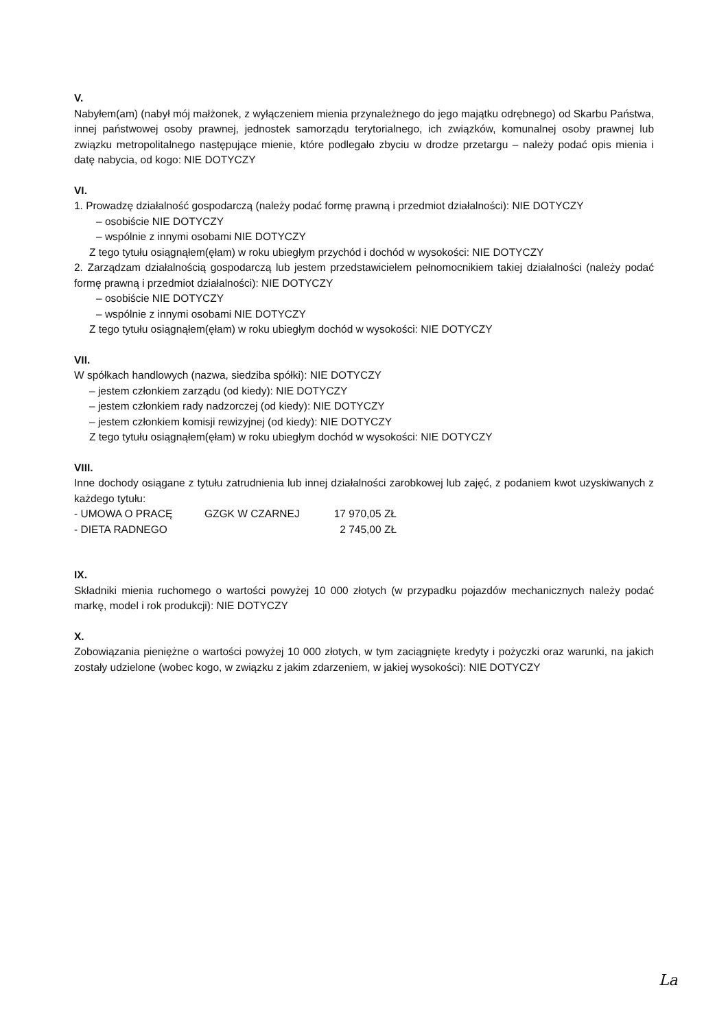V.
Nabyłem(am) (nabył mój małżonek, z wyłączeniem mienia przynależnego do jego majątku odrębnego) od Skarbu Państwa, innej państwowej osoby prawnej, jednostek samorządu terytorialnego, ich związków, komunalnej osoby prawnej lub związku metropolitalnego następujące mienie, które podlegało zbyciu w drodze przetargu – należy podać opis mienia i datę nabycia, od kogo: NIE DOTYCZY
VI.
1. Prowadzę działalność gospodarczą (należy podać formę prawną i przedmiot działalności): NIE DOTYCZY
– osobiście NIE DOTYCZY
– wspólnie z innymi osobami NIE DOTYCZY
Z tego tytułu osiągnąłem(ęłam) w roku ubiegłym przychód i dochód w wysokości: NIE DOTYCZY
2. Zarządzam działalnością gospodarczą lub jestem przedstawicielem pełnomocnikiem takiej działalności (należy podać formę prawną i przedmiot działalności): NIE DOTYCZY
– osobiście NIE DOTYCZY
– wspólnie z innymi osobami NIE DOTYCZY
Z tego tytułu osiągnąłem(ęłam) w roku ubiegłym dochód w wysokości: NIE DOTYCZY
VII.
W spółkach handlowych (nazwa, siedziba spółki): NIE DOTYCZY
– jestem członkiem zarządu (od kiedy): NIE DOTYCZY
– jestem członkiem rady nadzorczej (od kiedy): NIE DOTYCZY
– jestem członkiem komisji rewizyjnej (od kiedy): NIE DOTYCZY
Z tego tytułu osiągnąłem(ęłam) w roku ubiegłym dochód w wysokości: NIE DOTYCZY
VIII.
Inne dochody osiągane z tytułu zatrudnienia lub innej działalności zarobkowej lub zajęć, z podaniem kwot uzyskiwanych z każdego tytułu:
- UMOWA O PRACĘ GZGK W CZARNEJ 17 970,05 ZŁ
- DIETA RADNEGO 2 745,00 ZŁ
IX.
Składniki mienia ruchomego o wartości powyżej 10 000 złotych (w przypadku pojazdów mechanicznych należy podać markę, model i rok produkcji): NIE DOTYCZY
X.
Zobowiązania pieniężne o wartości powyżej 10 000 złotych, w tym zaciągnięte kredyty i pożyczki oraz warunki, na jakich zostały udzielone (wobec kogo, w związku z jakim zdarzeniem, w jakiej wysokości): NIE DOTYCZY
La